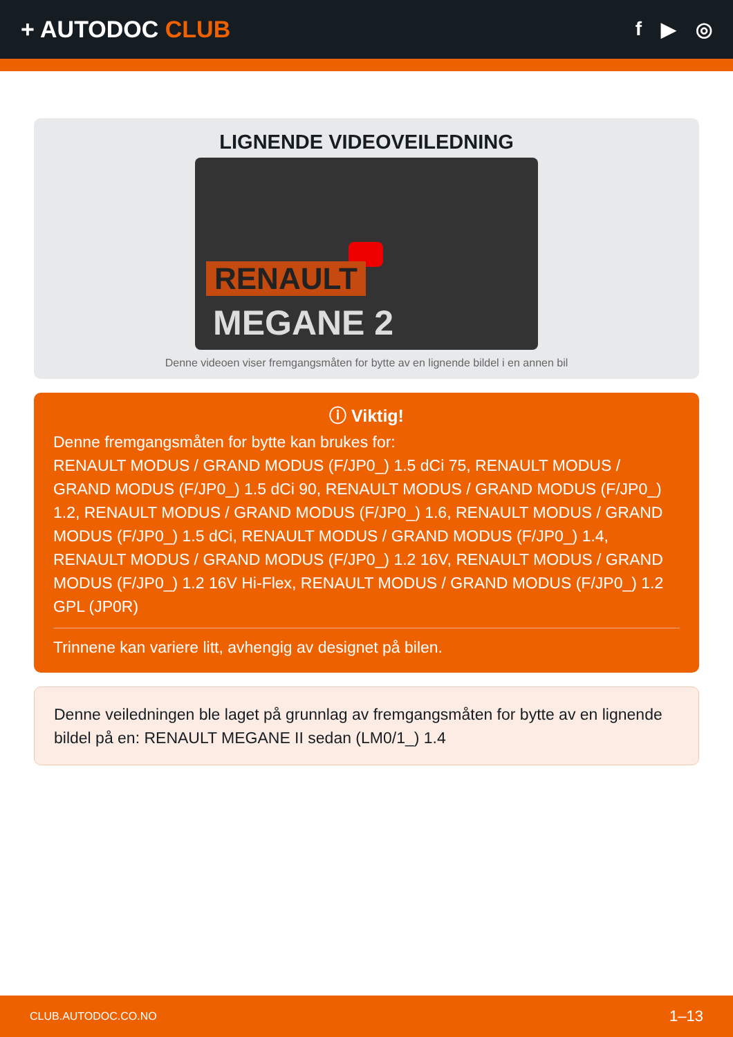+ AUTODOC CLUB
f ▶ ◎
LIGNENDE VIDEOVEILEDNING
RENAULT
MEGANE 2
Denne videoen viser fremgangsmåten for bytte av en lignende bildel i en annen bil
ⓘ Viktig!
Denne fremgangsmåten for bytte kan brukes for:
RENAULT MODUS / GRAND MODUS (F/JP0_) 1.5 dCi 75, RENAULT MODUS / GRAND MODUS (F/JP0_) 1.5 dCi 90, RENAULT MODUS / GRAND MODUS (F/JP0_) 1.2, RENAULT MODUS / GRAND MODUS (F/JP0_) 1.6, RENAULT MODUS / GRAND MODUS (F/JP0_) 1.5 dCi, RENAULT MODUS / GRAND MODUS (F/JP0_) 1.4, RENAULT MODUS / GRAND MODUS (F/JP0_) 1.2 16V, RENAULT MODUS / GRAND MODUS (F/JP0_) 1.2 16V Hi-Flex, RENAULT MODUS / GRAND MODUS (F/JP0_) 1.2 GPL (JP0R)
Trinnene kan variere litt, avhengig av designet på bilen.
Denne veiledningen ble laget på grunnlag av fremgangsmåten for bytte av en lignende bildel på en: RENAULT MEGANE II sedan (LM0/1_) 1.4
CLUB.AUTODOC.CO.NO 1–13